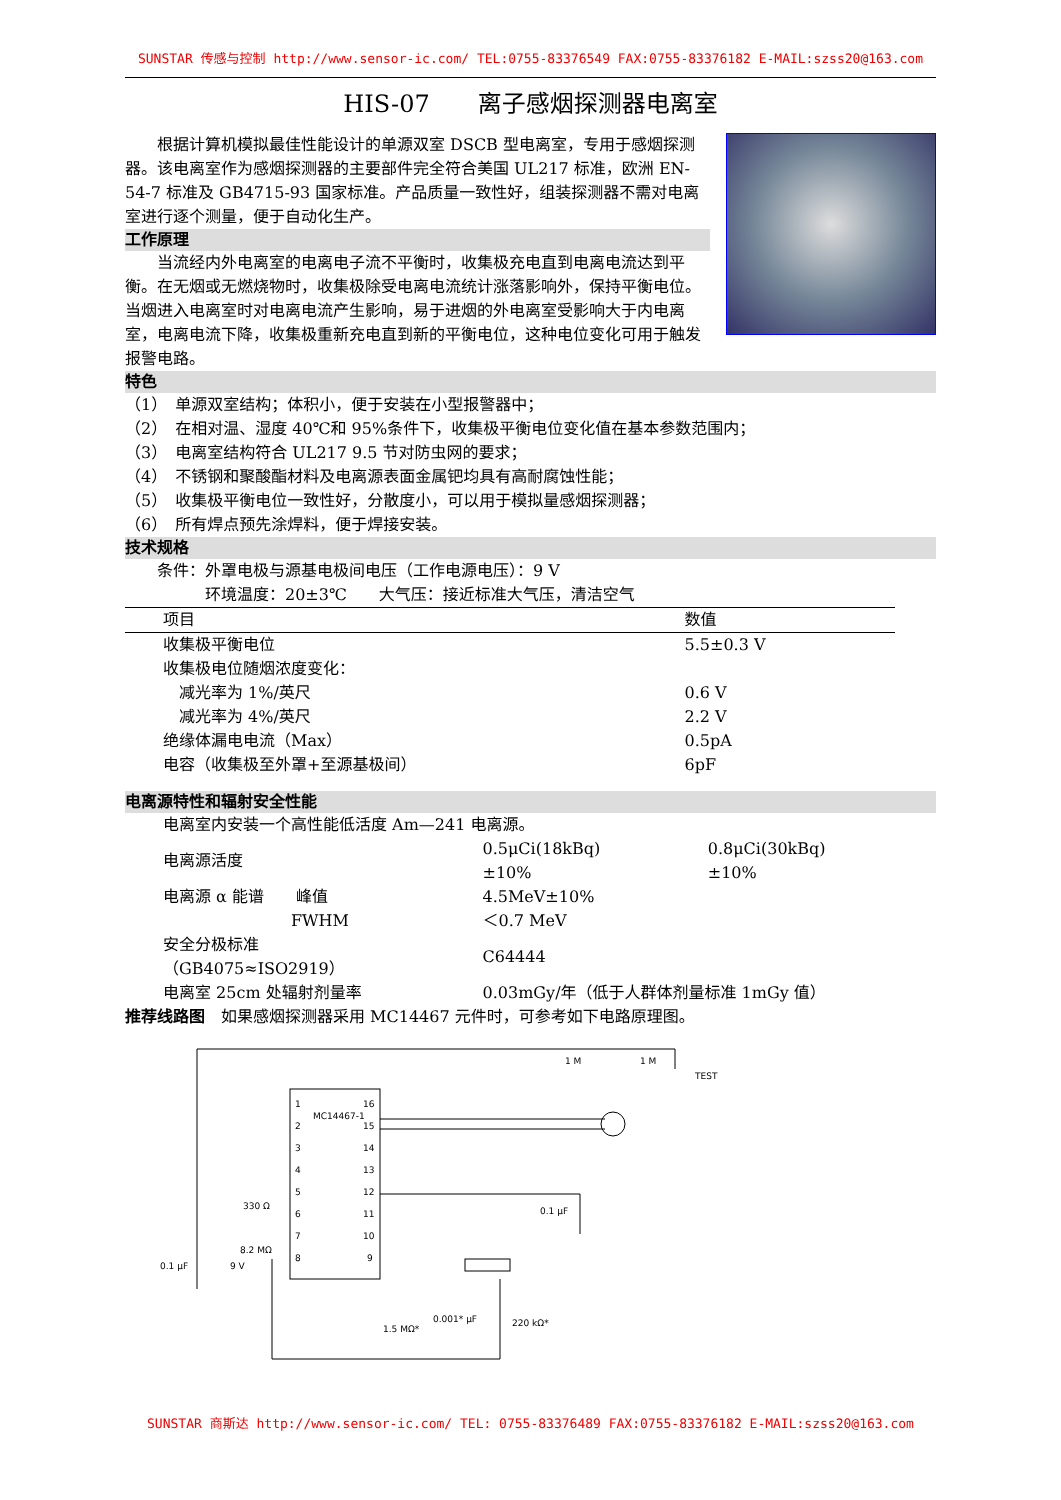SUNSTAR 传感与控制 http://www.sensor-ic.com/ TEL:0755-83376549 FAX:0755-83376182 E-MAIL:szss20@163.com
HIS-07　　离子感烟探测器电离室
　　根据计算机模拟最佳性能设计的单源双室 DSCB 型电离室，专用于感烟探测器。该电离室作为感烟探测器的主要部件完全符合美国 UL217 标准，欧洲 EN-54-7 标准及 GB4715-93 国家标准。产品质量一致性好，组装探测器不需对电离室进行逐个测量，便于自动化生产。
工作原理
　　当流经内外电离室的电离电子流不平衡时，收集极充电直到电离电流达到平衡。在无烟或无燃烧物时，收集极除受电离电流统计涨落影响外，保持平衡电位。当烟进入电离室时对电离电流产生影响，易于进烟的外电离室受影响大于内电离室，电离电流下降，收集极重新充电直到新的平衡电位，这种电位变化可用于触发报警电路。
特色
（1）　单源双室结构；体积小，便于安装在小型报警器中；
（2）　在相对温、湿度 40℃和 95%条件下，收集极平衡电位变化值在基本参数范围内；
（3）　电离室结构符合 UL217 9.5 节对防虫网的要求；
（4）　不锈钢和聚酸酯材料及电离源表面金属钯均具有高耐腐蚀性能；
（5）　收集极平衡电位一致性好，分散度小，可以用于模拟量感烟探测器；
（6）　所有焊点预先涂焊料，便于焊接安装。
技术规格
　　条件：外罩电极与源基电极间电压（工作电源电压）：9 V
　　　　　环境温度：20±3℃　　大气压：接近标准大气压，清洁空气
| 项目 | 数值 |
| --- | --- |
| 收集极平衡电位 | 5.5±0.3 V |
| 收集极电位随烟浓度变化： | |
| 减光率为 1%/英尺 | 0.6 V |
| 减光率为 4%/英尺 | 2.2 V |
| 绝缘体漏电电流（Max） | 0.5pA |
| 电容（收集极至外罩+至源基极间） | 6pF |
电离源特性和辐射安全性能
| 电离室内安装一个高性能低活度 Am—241 电离源。 | | |
| 电离源活度 | 0.5μCi(18kBq)±10% | 0.8μCi(30kBq)±10% |
| 电离源 α 能谱 峰值 | 4.5MeV±10% | |
| FWHM | ＜0.7 MeV | |
| 安全分极标准（GB4075≈ISO2919） | C64444 | |
| 电离室 25cm 处辐射剂量率 | 0.03mGy/年（低于人群体剂量标准 1mGy 值） | |
推荐线路图　如果感烟探测器采用 MC14467 元件时，可参考如下电路原理图。
MC14467-1
1
2
3
4
5
6
7
8
16
15
14
13
12
11
10
9
1 M
1 M
TEST
0.1 μF
330 Ω
8.2 MΩ
0.1 μF
9 V
1.5 MΩ*
0.001* μF
220 kΩ*
SUNSTAR 商斯达 http://www.sensor-ic.com/ TEL: 0755-83376489 FAX:0755-83376182 E-MAIL:szss20@163.com